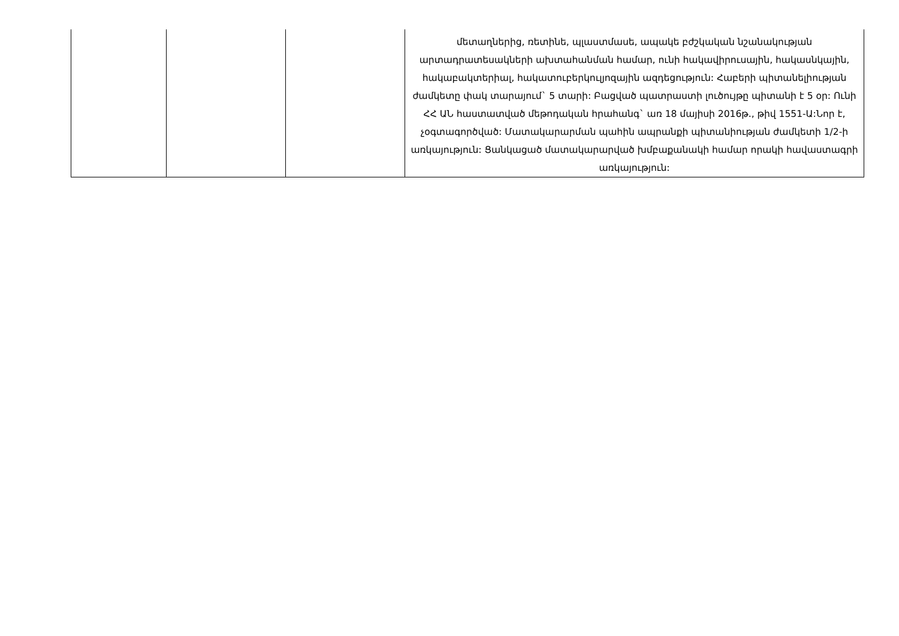| | | | մետաղներից, ռետինե, պլաստմասե, ապակե բժշկական նշանակության արտադրատեսակների ախտահանման համար, ունի հակավիրուսային, հակասնկային, հակաբակտերիալ, հակատուբերկուլյոզային ազդեցություն: Հաբերի պիտանելիության ժամկետը փակ տարայում` 5 տարի: Բացված պատրաստի լուծույթը պիտանի է 5 օր: Ունի ՀՀ ԱՆ հաստատված մեթոդական հրահանգ` առ 18 մայիսի 2016թ., թիվ 1551-Ա:Նոր է, չօգտագործված: Մատակարարման պահին ապրանքի պիտանիության ժամկետի 1/2-ի առկայություն: Ցանկացած մատակարարված խմբաքանակի համար որակի հավաստագրի առկայություն: |